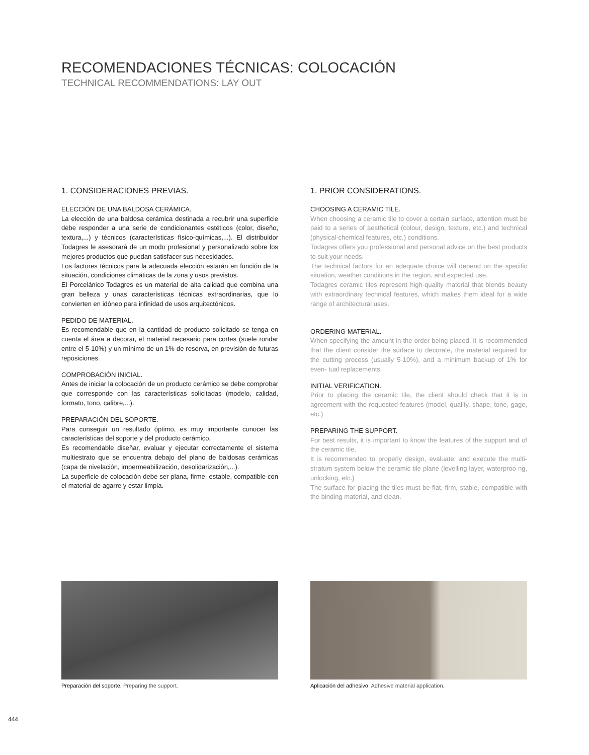RECOMENDACIONES TÉCNICAS: COLOCACIÓN
TECHNICAL RECOMMENDATIONS: LAY OUT
1. CONSIDERACIONES PREVIAS.
ELECCIÓN DE UNA BALDOSA CERÁMICA.
La elección de una baldosa cerámica destinada a recubrir una superficie debe responder a una serie de condicionantes estéticos (color, diseño, textura,...) y técnicos (características físico-químicas,...). El distribuidor Todagres le asesorará de un modo profesional y personalizado sobre los mejores productos que puedan satisfacer sus necesidades.
Los factores técnicos para la adecuada elección estarán en función de la situación, condiciones climáticas de la zona y usos previstos.
El Porcelánico Todagres es un material de alta calidad que combina una gran belleza y unas características técnicas extraordinarias, que lo convierten en idóneo para infinidad de usos arquitectónicos.
PEDIDO DE MATERIAL.
Es recomendable que en la cantidad de producto solicitado se tenga en cuenta el área a decorar, el material necesario para cortes (suele rondar entre el 5-10%) y un mínimo de un 1% de reserva, en previsión de futuras reposiciones.
COMPROBACIÓN INICIAL.
Antes de iniciar la colocación de un producto cerámico se debe comprobar que corresponde con las características solicitadas (modelo, calidad, formato, tono, calibre,...).
PREPARACIÓN DEL SOPORTE.
Para conseguir un resultado óptimo, es muy importante conocer las características del soporte y del producto cerámico.
Es recomendable diseñar, evaluar y ejecutar correctamente el sistema multiestrato que se encuentra debajo del plano de baldosas cerámicas (capa de nivelación, impermeabilización, desolidarización,...).
La superficie de colocación debe ser plana, firme, estable, compatible con el material de agarre y estar limpia.
1. PRIOR CONSIDERATIONS.
CHOOSING A CERAMIC TILE.
When choosing a ceramic tile to cover a certain surface, attention must be paid to a series of aesthetical (colour, design, texture, etc.) and technical (physical-chemical features, etc.) conditions.
Todagres offers you professional and personal advice on the best products to suit your needs.
The technical factors for an adequate choice will depend on the specific situation, weather conditions in the region, and expected use.
Todagres ceramic tiles represent high-quality material that blends beauty with extraordinary technical features, which makes them ideal for a wide range of architectural uses.
ORDERING MATERIAL.
When specifying the amount in the order being placed, it is recommended that the client consider the surface to decorate, the material required for the cutting process (usually 5-10%), and a minimum backup of 1% for even- tual replacements.
INITIAL VERIFICATION.
Prior to placing the ceramic tile, the client should check that it is in agreement with the requested features (model, quality, shape, tone, gage, etc.)
PREPARING THE SUPPORT.
For best results, it is important to know the features of the support and of the ceramic tile.
It is recommended to properly design, evaluate, and execute the multi-stratum system below the ceramic tile plane (levelling layer, waterproo ng, unlocking, etc.)
The surface for placing the tiles must be flat, firm, stable, compatible with the binding material, and clean.
Preparación del soporte. Preparing the support.
Aplicación del adhesivo. Adhesive material application.
444